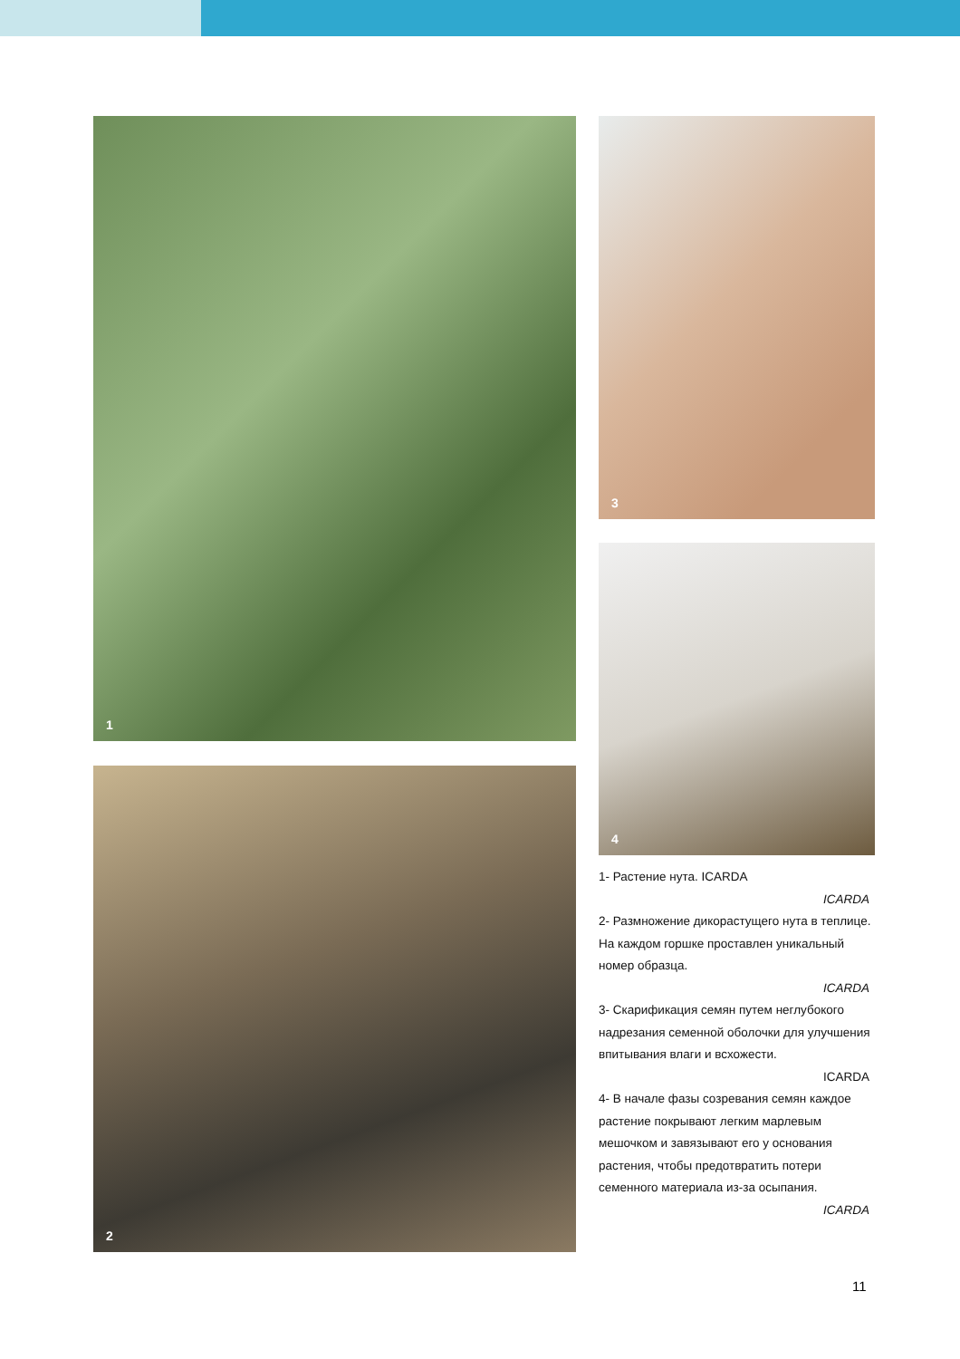1
2
3
4
1- Растение нута. ICARDA
ICARDA
2- Размножение дикорастущего нута в теплице. На каждом горшке проставлен уникальный номер образца.
ICARDA
3- Скарификация семян путем неглубокого надрезания семенной оболочки для улучшения впитывания влаги и всхожести.
ICARDA
4- В начале фазы созревания семян каждое растение покрывают легким марлевым мешочком и завязывают его у основания растения, чтобы предотвратить потери семенного материала из-за осыпания.
ICARDA
11